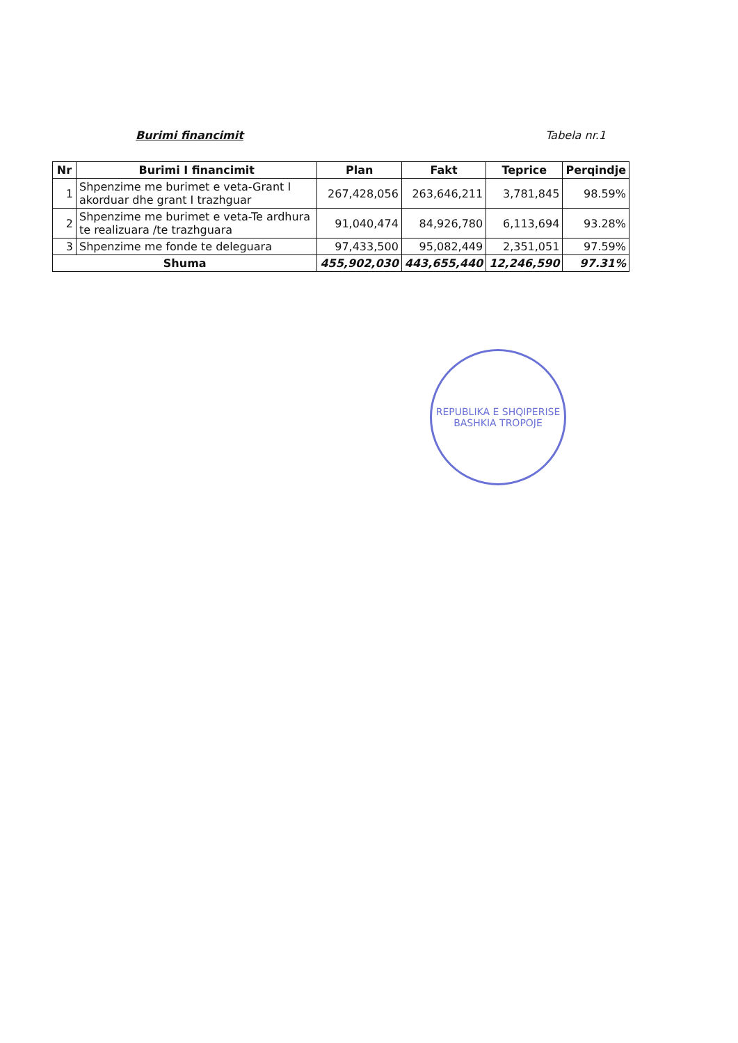Burimi financimit Tabela nr.1
| Nr | Burimi I financimit | Plan | Fakt | Teprice | Perqindje |
| --- | --- | --- | --- | --- | --- |
| 1 | Shpenzime me burimet e veta-Grant I akorduar dhe grant I trazhguar | 267,428,056 | 263,646,211 | 3,781,845 | 98.59% |
| 2 | Shpenzime me burimet e veta-Te ardhura te realizuara /te trazhguara | 91,040,474 | 84,926,780 | 6,113,694 | 93.28% |
| 3 | Shpenzime me fonde te deleguara | 97,433,500 | 95,082,449 | 2,351,051 | 97.59% |
| Shuma | | 455,902,030 | 443,655,440 | 12,246,590 | 97.31% |
REPUBLIKA E SHQIPERISE
BASHKIA TROPOJE